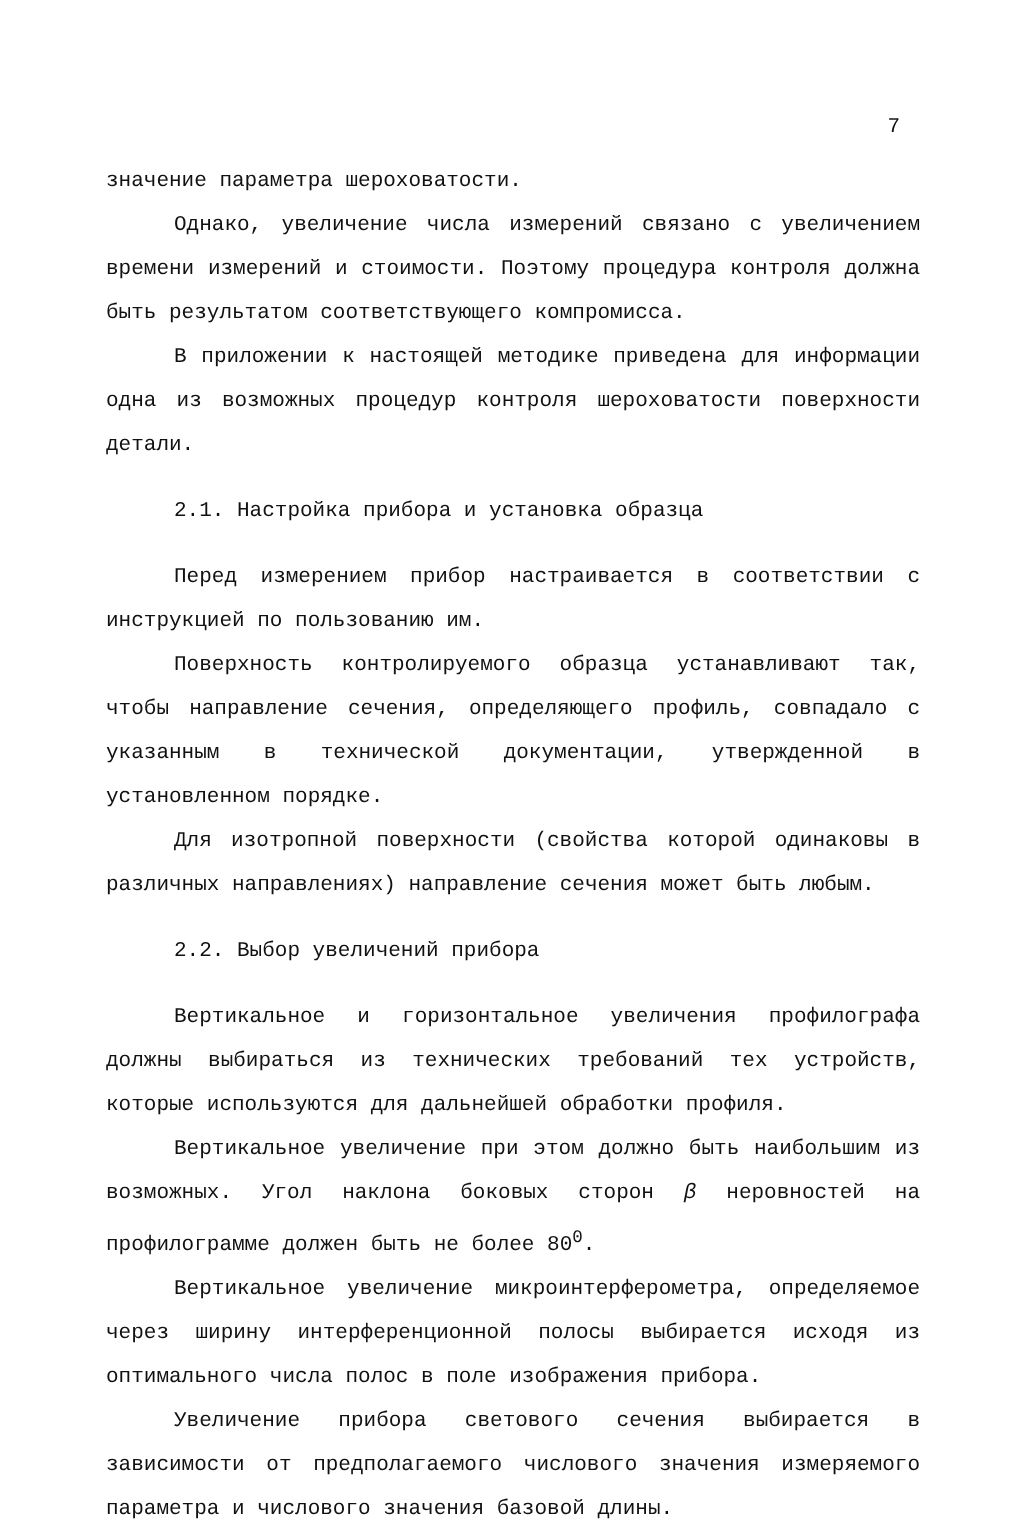7
значение параметра шероховатости.
Однако, увеличение числа измерений связано с увеличением времени измерений и стоимости. Поэтому процедура контроля должна быть результатом соответствующего компромисса.
В приложении к настоящей методике приведена для информации одна из возможных процедур контроля шероховатости поверхности детали.
2.1. Настройка прибора и установка образца
Перед измерением прибор настраивается в соответствии с инструкцией по пользованию им.
Поверхность контролируемого образца устанавливают так, чтобы направление сечения, определяющего профиль, совпадало с указанным в технической документации, утвержденной в установленном порядке.
Для изотропной поверхности (свойства которой одинаковы в различных направлениях) направление сечения может быть любым.
2.2. Выбор увеличений прибора
Вертикальное и горизонтальное увеличения профилографа должны выбираться из технических требований тех устройств, которые используются для дальнейшей обработки профиля.
Вертикальное увеличение при этом должно быть наибольшим из возможных. Угол наклона боковых сторон β неровностей на профилограмме должен быть не более 80<sup>0</sup>.
Вертикальное увеличение микроинтерферометра, определяемое через ширину интерференционной полосы выбирается исходя из оптимального числа полос в поле изображения прибора.
Увеличение прибора светового сечения выбирается в зависимости от предполагаемого числового значения измеряемого параметра и числового значения базовой длины.